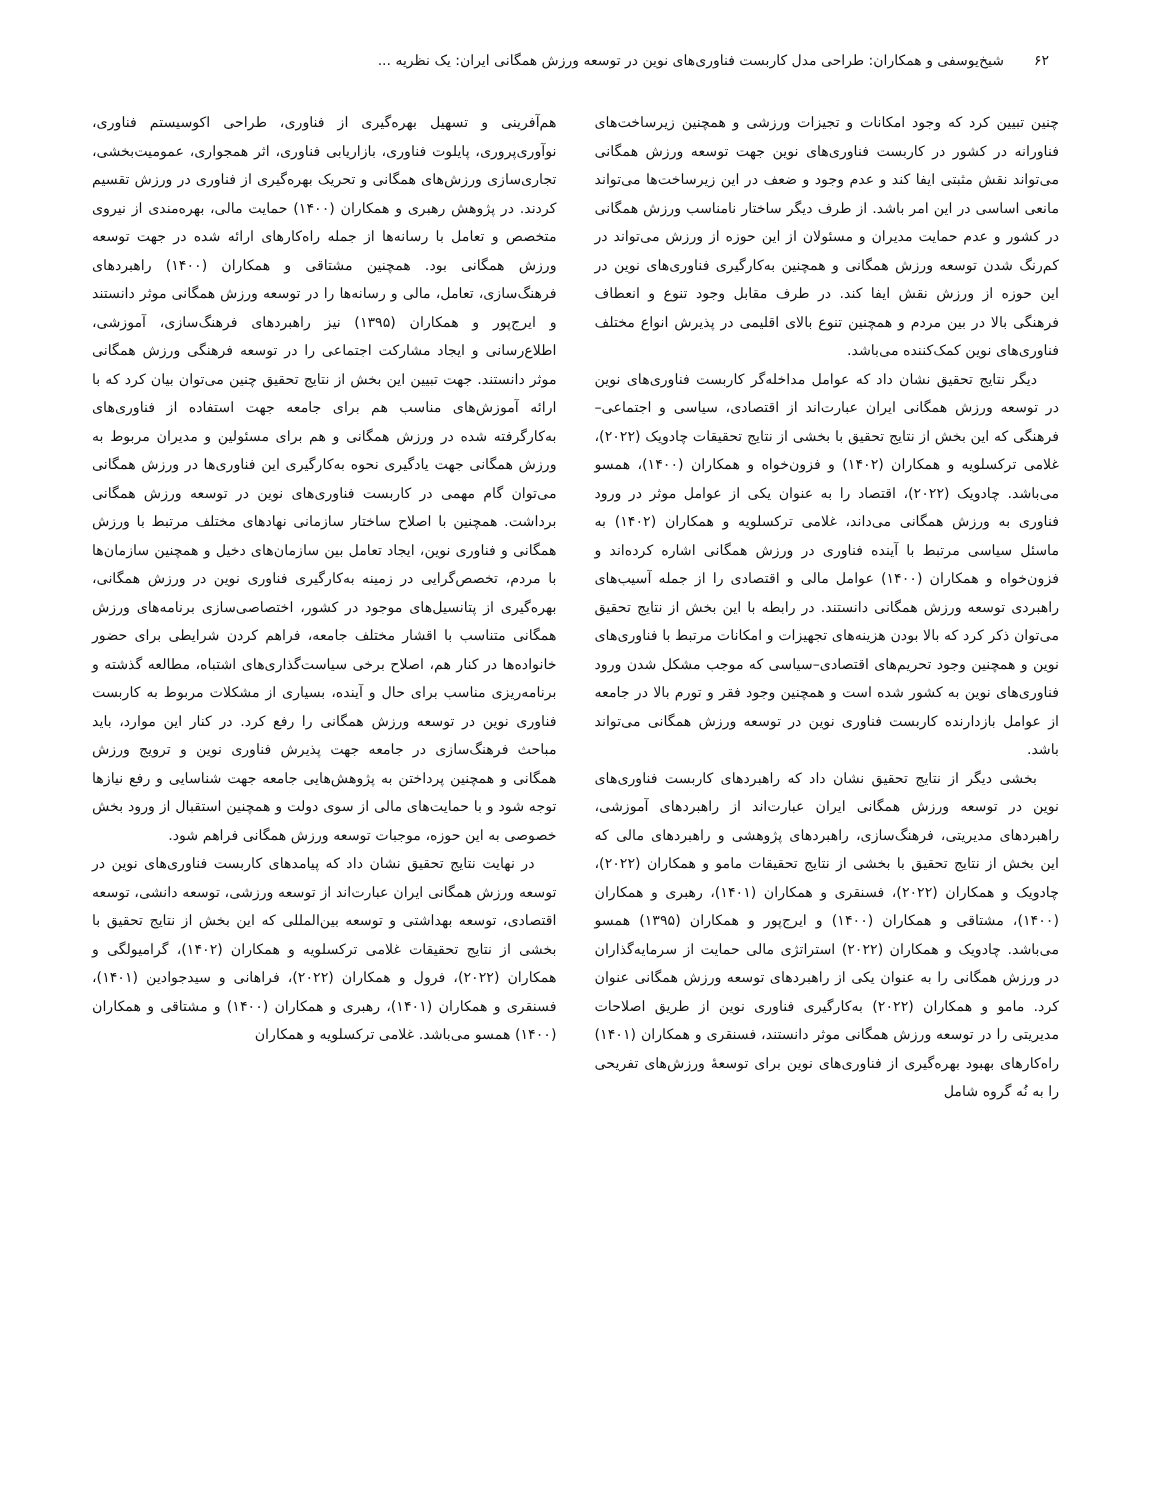۶۲ شیخ‌یوسفی و همکاران: طراحی مدل کاربست فناوری‌های نوین در توسعه ورزش همگانی ایران: یک نظریه ...
چنین تبیین کرد که وجود امکانات و تجیزات ورزشی و همچنین زیرساخت‌های فناورانه در کشور در کاربست فناوری‌های نوین جهت توسعه ورزش همگانی می‌تواند نقش مثبتی ایفا کند و عدم وجود و ضعف در این زیرساخت‌ها می‌تواند مانعی اساسی در این امر باشد. از طرف دیگر ساختار نامناسب ورزش همگانی در کشور و عدم حمایت مدیران و مسئولان از این حوزه از ورزش می‌تواند در کم‌رنگ شدن توسعه ورزش همگانی و همچنین به‌کارگیری فناوری‌های نوین در این حوزه از ورزش نقش ایفا کند. در طرف مقابل وجود تنوع و انعطاف فرهنگی بالا در بین مردم و همچنین تنوع بالای اقلیمی در پذیرش انواع مختلف فناوری‌های نوین کمک‌کننده می‌باشد.
دیگر نتایج تحقیق نشان داد که عوامل مداخله‌گر کاربست فناوری‌های نوین در توسعه ورزش همگانی ایران عبارت‌اند از اقتصادی، سیاسی و اجتماعی–فرهنگی که این بخش از نتایج تحقیق با بخشی از نتایج تحقیقات چادویک (۲۰۲۲)، غلامی ترکسلویه و همکاران (۱۴۰۲) و فزون‌خواه و همکاران (۱۴۰۰)، همسو می‌باشد. چادویک (۲۰۲۲)، اقتصاد را به عنوان یکی از عوامل موثر در ورود فناوری به ورزش همگانی می‌داند، غلامی ترکسلویه و همکاران (۱۴۰۲) به ماسئل سیاسی مرتبط با آینده فناوری در ورزش همگانی اشاره کرده‌اند و فزون‌خواه و همکاران (۱۴۰۰) عوامل مالی و اقتصادی را از جمله آسیب‌های راهبردی توسعه ورزش همگانی دانستند. در رابطه با این بخش از نتایج تحقیق می‌توان ذکر کرد که بالا بودن هزینه‌های تجهیزات و امکانات مرتبط با فناوری‌های نوین و همچنین وجود تحریم‌های اقتصادی–سیاسی که موجب مشکل شدن ورود فناوری‌های نوین به کشور شده است و همچنین وجود فقر و تورم بالا در جامعه از عوامل بازدارنده کاربست فناوری نوین در توسعه ورزش همگانی می‌تواند باشد.
بخشی دیگر از نتایج تحقیق نشان داد که راهبردهای کاربست فناوری‌های نوین در توسعه ورزش همگانی ایران عبارت‌اند از راهبردهای آموزشی، راهبردهای مدیریتی، فرهنگ‌سازی، راهبردهای پژوهشی و راهبردهای مالی که این بخش از نتایج تحقیق با بخشی از نتایج تحقیقات مامو و همکاران (۲۰۲۲)، چادویک و همکاران (۲۰۲۲)، فسنقری و همکاران (۱۴۰۱)، رهبری و همکاران (۱۴۰۰)، مشتاقی و همکاران (۱۴۰۰) و ایرج‌پور و همکاران (۱۳۹۵) همسو می‌باشد. چادویک و همکاران (۲۰۲۲) استراتژی مالی حمایت از سرمایه‌گذاران در ورزش همگانی را به عنوان یکی از راهبردهای توسعه ورزش همگانی عنوان کرد. مامو و همکاران (۲۰۲۲) به‌کارگیری فناوری نوین از طریق اصلاحات مدیریتی را در توسعه ورزش همگانی موثر دانستند، فسنقری و همکاران (۱۴۰۱) راه‌کارهای بهبود بهره‌گیری از فناوری‌های نوین برای توسعهٔ ورزش‌های تفریحی را به نُه گروه شامل
هم‌آفرینی و تسهیل بهره‌گیری از فناوری، طراحی اکوسیستم فناوری، نوآوری‌پروری، پایلوت فناوری، بازاریابی فناوری، اثر همجواری، عمومیت‌بخشی، تجاری‌سازی ورزش‌های همگانی و تحریک بهره‌گیری از فناوری در ورزش تقسیم کردند. در پژوهش رهبری و همکاران (۱۴۰۰) حمایت مالی، بهره‌مندی از نیروی متخصص و تعامل با رسانه‌ها از جمله راه‌کارهای ارائه شده در جهت توسعه ورزش همگانی بود. همچنین مشتاقی و همکاران (۱۴۰۰) راهبردهای فرهنگ‌سازی، تعامل، مالی و رسانه‌ها را در توسعه ورزش همگانی موثر دانستند و ایرج‌پور و همکاران (۱۳۹۵) نیز راهبردهای فرهنگ‌سازی، آموزشی، اطلاع‌رسانی و ایجاد مشارکت اجتماعی را در توسعه فرهنگی ورزش همگانی موثر دانستند. جهت تبیین این بخش از نتایج تحقیق چنین می‌توان بیان کرد که با ارائه آموزش‌های مناسب هم برای جامعه جهت استفاده از فناوری‌های به‌کارگرفته شده در ورزش همگانی و هم برای مسئولین و مدیران مربوط به ورزش همگانی جهت یادگیری نحوه به‌کارگیری این فناوری‌ها در ورزش همگانی می‌توان گام مهمی در کاربست فناوری‌های نوین در توسعه ورزش همگانی برداشت. همچنین با اصلاح ساختار سازمانی نهادهای مختلف مرتبط با ورزش همگانی و فناوری نوین، ایجاد تعامل بین سازمان‌های دخیل و همچنین سازمان‌ها با مردم، تخصص‌گرایی در زمینه به‌کارگیری فناوری نوین در ورزش همگانی، بهره‌گیری از پتانسیل‌های موجود در کشور، اختصاصی‌سازی برنامه‌های ورزش همگانی متناسب با اقشار مختلف جامعه، فراهم کردن شرایطی برای حضور خانواده‌ها در کنار هم، اصلاح برخی سیاست‌گذاری‌های اشتباه، مطالعه گذشته و برنامه‌ریزی مناسب برای حال و آینده، بسیاری از مشکلات مربوط به کاربست فناوری نوین در توسعه ورزش همگانی را رفع کرد. در کنار این موارد، باید مباحث فرهنگ‌سازی در جامعه جهت پذیرش فناوری نوین و ترویج ورزش همگانی و همچنین پرداختن به پژوهش‌هایی جامعه جهت شناسایی و رفع نیازها توجه شود و با حمایت‌های مالی از سوی دولت و همچنین استقبال از ورود بخش خصوصی به این حوزه، موجبات توسعه ورزش همگانی فراهم شود.
در نهایت نتایج تحقیق نشان داد که پیامدهای کاربست فناوری‌های نوین در توسعه ورزش همگانی ایران عبارت‌اند از توسعه ورزشی، توسعه دانشی، توسعه اقتصادی، توسعه بهداشتی و توسعه بین‌المللی که این بخش از نتایج تحقیق با بخشی از نتایج تحقیقات غلامی ترکسلویه و همکاران (۱۴۰۲)، گرامیولگی و همکاران (۲۰۲۲)، فرول و همکاران (۲۰۲۲)، فراهانی و سیدجوادین (۱۴۰۱)، فسنقری و همکاران (۱۴۰۱)، رهبری و همکاران (۱۴۰۰) و مشتاقی و همکاران (۱۴۰۰) همسو می‌باشد. غلامی ترکسلویه و همکاران